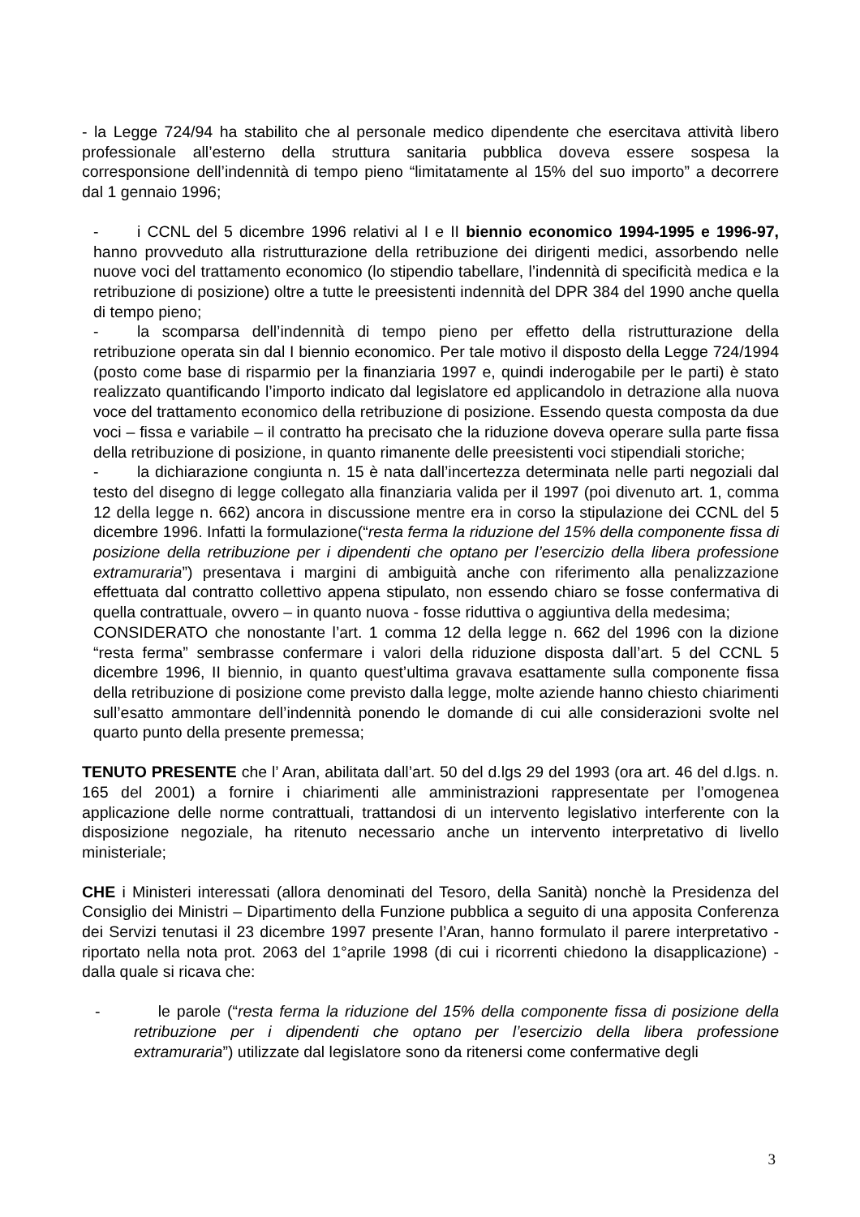- la Legge 724/94 ha stabilito che al personale medico dipendente che esercitava attività libero professionale all’esterno della struttura sanitaria pubblica doveva essere sospesa la corresponsione dell’indennità di tempo pieno “limitatamente al 15% del suo importo” a decorrere dal 1 gennaio 1996;
- i CCNL del 5 dicembre 1996 relativi al I e II biennio economico 1994-1995 e 1996-97, hanno provveduto alla ristrutturazione della retribuzione dei dirigenti medici, assorbendo nelle nuove voci del trattamento economico (lo stipendio tabellare, l’indennità di specificità medica e la retribuzione di posizione) oltre a tutte le preesistenti indennità del DPR 384 del 1990 anche quella di tempo pieno;
- la scomparsa dell’indennità di tempo pieno per effetto della ristrutturazione della retribuzione operata sin dal I biennio economico. Per tale motivo il disposto della Legge 724/1994 (posto come base di risparmio per la finanziaria 1997 e, quindi inderogabile per le parti) è stato realizzato quantificando l’importo indicato dal legislatore ed applicandolo in detrazione alla nuova voce del trattamento economico della retribuzione di posizione. Essendo questa composta da due voci – fissa e variabile – il contratto ha precisato che la riduzione doveva operare sulla parte fissa della retribuzione di posizione, in quanto rimanente delle preesistenti voci stipendiali storiche;
- la dichiarazione congiunta n. 15 è nata dall’incertezza determinata nelle parti negoziali dal testo del disegno di legge collegato alla finanziaria valida per il 1997 (poi divenuto art. 1, comma 12 della legge n. 662) ancora in discussione mentre era in corso la stipulazione dei CCNL del 5 dicembre 1996. Infatti la formulazione(“resta ferma la riduzione del 15% della componente fissa di posizione della retribuzione per i dipendenti che optano per l’esercizio della libera professione extramuraria”) presentava i margini di ambiguità anche con riferimento alla penalizzazione effettuata dal contratto collettivo appena stipulato, non essendo chiaro se fosse confermativa di quella contrattuale, ovvero – in quanto nuova - fosse riduttiva o aggiuntiva della medesima;
CONSIDERATO che nonostante l’art. 1 comma 12 della legge n. 662 del 1996 con la dizione “resta ferma” sembrasse confermare i valori della riduzione disposta dall’art. 5 del CCNL 5 dicembre 1996, II biennio, in quanto quest’ultima gravava esattamente sulla componente fissa della retribuzione di posizione come previsto dalla legge, molte aziende hanno chiesto chiarimenti sull’esatto ammontare dell’indennità ponendo le domande di cui alle considerazioni svolte nel quarto punto della presente premessa;
TENUTO PRESENTE che l’ Aran, abilitata dall’art. 50 del d.lgs 29 del 1993 (ora art. 46 del d.lgs. n. 165 del 2001) a fornire i chiarimenti alle amministrazioni rappresentate per l’omogenea applicazione delle norme contrattuali, trattandosi di un intervento legislativo interferente con la disposizione negoziale, ha ritenuto necessario anche un intervento interpretativo di livello ministeriale;
CHE i Ministeri interessati (allora denominati del Tesoro, della Sanità) nonchè la Presidenza del Consiglio dei Ministri – Dipartimento della Funzione pubblica a seguito di una apposita Conferenza dei Servizi tenutasi il 23 dicembre 1997 presente l’Aran, hanno formulato il parere interpretativo - riportato nella nota prot. 2063 del 1°aprile 1998 (di cui i ricorrenti chiedono la disapplicazione) - dalla quale si ricava che:
- le parole (“resta ferma la riduzione del 15% della componente fissa di posizione della retribuzione per i dipendenti che optano per l’esercizio della libera professione extramuraria”) utilizzate dal legislatore sono da ritenersi come confermative degli
3